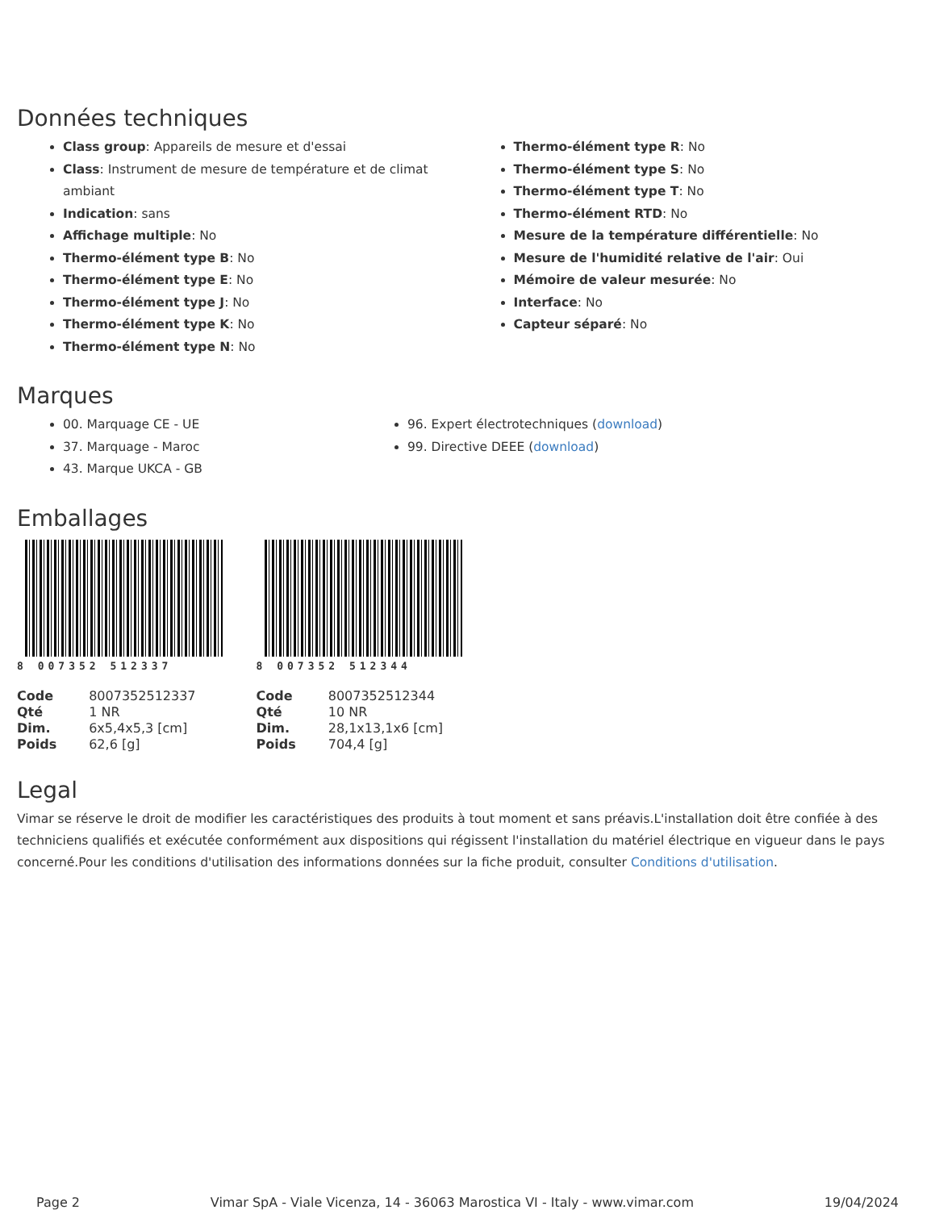Données techniques
Class group: Appareils de mesure et d'essai
Class: Instrument de mesure de température et de climat ambiant
Indication: sans
Affichage multiple: No
Thermo-élément type B: No
Thermo-élément type E: No
Thermo-élément type J: No
Thermo-élément type K: No
Thermo-élément type N: No
Thermo-élément type R: No
Thermo-élément type S: No
Thermo-élément type T: No
Thermo-élément RTD: No
Mesure de la température différentielle: No
Mesure de l'humidité relative de l'air: Oui
Mémoire de valeur mesurée: No
Interface: No
Capteur séparé: No
Marques
00. Marquage CE - UE
37. Marquage - Maroc
43. Marque UKCA - GB
96. Expert électrotechniques (download)
99. Directive DEEE (download)
Emballages
8 007352 512337
| Code | 8007352512337 |
| Qté | 1 NR |
| Dim. | 6x5,4x5,3 [cm] |
| Poids | 62,6 [g] |
8 007352 512344
| Code | 8007352512344 |
| Qté | 10 NR |
| Dim. | 28,1x13,1x6 [cm] |
| Poids | 704,4 [g] |
Legal
Vimar se réserve le droit de modifier les caractéristiques des produits à tout moment et sans préavis.L'installation doit être confiée à des techniciens qualifiés et exécutée conformément aux dispositions qui régissent l'installation du matériel électrique en vigueur dans le pays concerné.Pour les conditions d'utilisation des informations données sur la fiche produit, consulter Conditions d'utilisation.
Page 2 Vimar SpA - Viale Vicenza, 14 - 36063 Marostica VI - Italy - www.vimar.com 19/04/2024